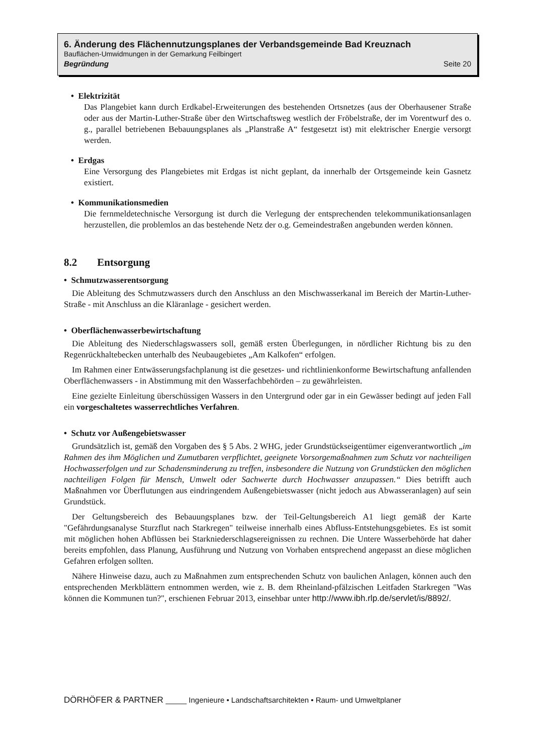6. Änderung des Flächennutzungsplanes der Verbandsgemeinde Bad Kreuznach
Bauflächen-Umwidmungen in der Gemarkung Feilbingert
Begründung Seite 20
• Elektrizität
Das Plangebiet kann durch Erdkabel-Erweiterungen des bestehenden Ortsnetzes (aus der Oberhausener Straße oder aus der Martin-Luther-Straße über den Wirtschaftsweg westlich der Fröbelstraße, der im Vorentwurf des o. g., parallel betriebenen Bebauungsplanes als „Planstraße A“ festgesetzt ist) mit elektrischer Energie versorgt werden.
• Erdgas
Eine Versorgung des Plangebietes mit Erdgas ist nicht geplant, da innerhalb der Ortsgemeinde kein Gasnetz existiert.
• Kommunikationsmedien
Die fernmeldetechnische Versorgung ist durch die Verlegung der entsprechenden telekommunikationsanlagen herzustellen, die problemlos an das bestehende Netz der o.g. Gemeindestraßen angebunden werden können.
8.2 Entsorgung
• Schmutzwasserentsorgung
Die Ableitung des Schmutzwassers durch den Anschluss an den Mischwasserkanal im Bereich der Martin-Luther-Straße - mit Anschluss an die Kläranlage - gesichert werden.
• Oberflächenwasserbewirtschaftung
Die Ableitung des Niederschlagswassers soll, gemäß ersten Überlegungen, in nördlicher Richtung bis zu den Regenrückhaltebecken unterhalb des Neubaugebietes „Am Kalkofen“ erfolgen.
Im Rahmen einer Entwässerungsfachplanung ist die gesetzes- und richtlinienkonforme Bewirtschaftung anfallenden Oberflächenwassers - in Abstimmung mit den Wasserfachbehörden – zu gewährleisten.
Eine gezielte Einleitung überschüssigen Wassers in den Untergrund oder gar in ein Gewässer bedingt auf jeden Fall ein vorgeschaltetes wasserrechtliches Verfahren.
• Schutz vor Außengebietswasser
Grundsätzlich ist, gemäß den Vorgaben des § 5 Abs. 2 WHG, jeder Grundstückseigentümer eigenverantwortlich „im Rahmen des ihm Möglichen und Zumutbaren verpflichtet, geeignete Vorsorgemaßnahmen zum Schutz vor nachteiligen Hochwasserfolgen und zur Schadensminderung zu treffen, insbesondere die Nutzung von Grundstücken den möglichen nachteiligen Folgen für Mensch, Umwelt oder Sachwerte durch Hochwasser anzupassen.“ Dies betrifft auch Maßnahmen vor Überflutungen aus eindringendem Außengebietswasser (nicht jedoch aus Abwasseranlagen) auf sein Grundstück.
Der Geltungsbereich des Bebauungsplanes bzw. der Teil-Geltungsbereich A1 liegt gemäß der Karte "Gefährdungsanalyse Sturzflut nach Starkregen" teilweise innerhalb eines Abfluss-Entstehungsgebietes. Es ist somit mit möglichen hohen Abflüssen bei Starkniederschlagsereignissen zu rechnen. Die Untere Wasserbehörde hat daher bereits empfohlen, dass Planung, Ausführung und Nutzung von Vorhaben entsprechend angepasst an diese möglichen Gefahren erfolgen sollten.
Nähere Hinweise dazu, auch zu Maßnahmen zum entsprechenden Schutz von baulichen Anlagen, können auch den entsprechenden Merkblättern entnommen werden, wie z. B. dem Rheinland-pfälzischen Leitfaden Starkregen "Was können die Kommunen tun?", erschienen Februar 2013, einsehbar unter http://www.ibh.rlp.de/servlet/is/8892/.
DÖRHÖFER & PARTNER _____ Ingenieure • Landschaftsarchitekten • Raum- und Umweltplaner